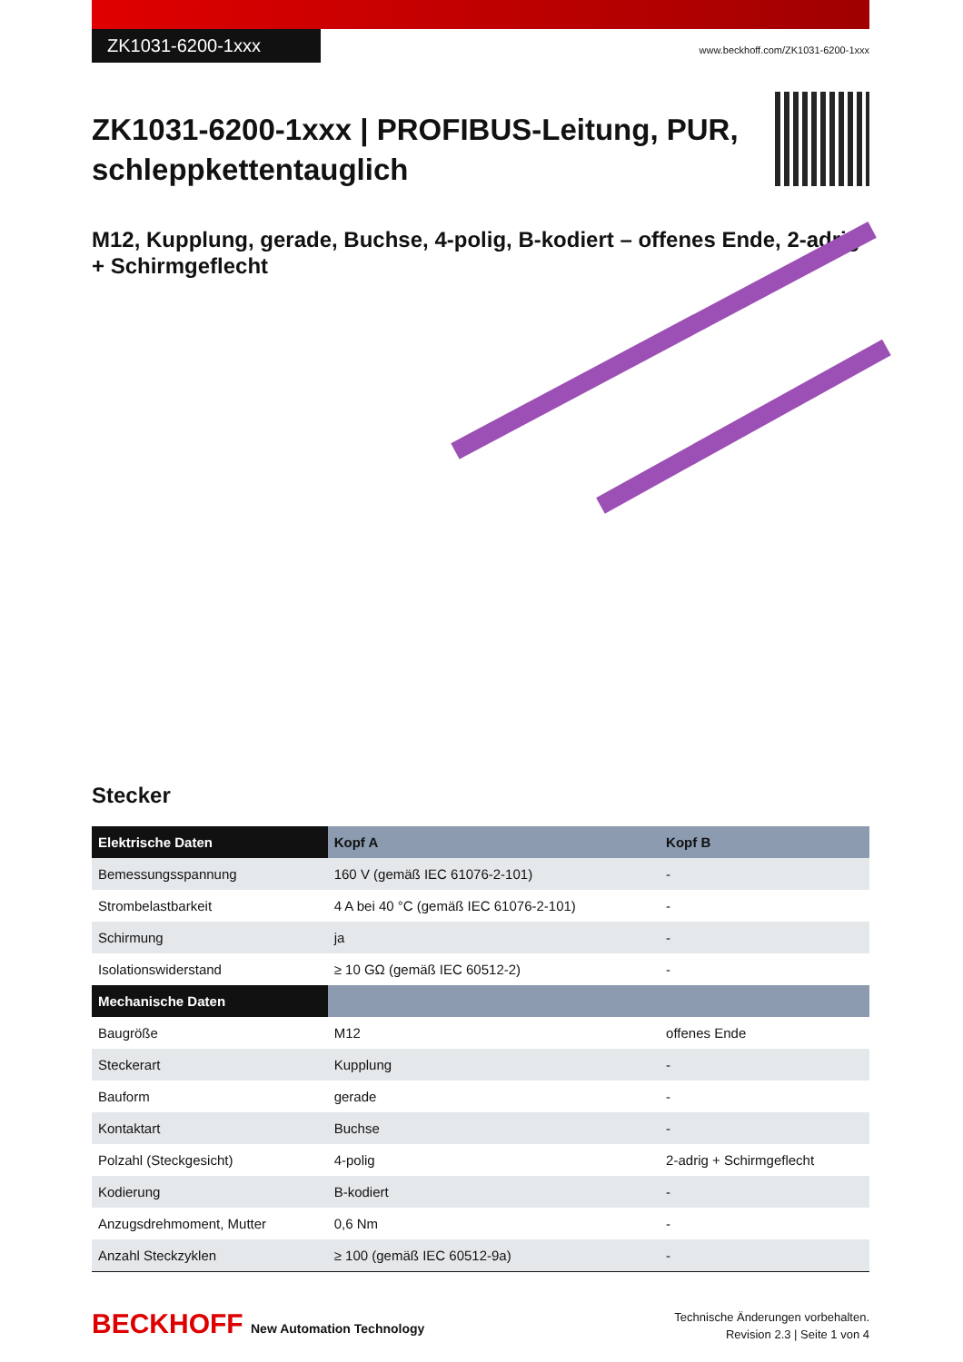ZK1031-6200-1xxx
www.beckhoff.com/ZK1031-6200-1xxx
ZK1031-6200-1xxx | PROFIBUS-Leitung, PUR,
schleppkettentauglich
M12, Kupplung, gerade, Buchse, 4-polig, B-kodiert – offenes Ende, 2-adrig + Schirmgeflecht
Stecker
| Elektrische Daten | Kopf A | Kopf B |
| --- | --- | --- |
| Bemessungsspannung | 160 V (gemäß IEC 61076-2-101) | - |
| Strombelastbarkeit | 4 A bei 40 °C (gemäß IEC 61076-2-101) | - |
| Schirmung | ja | - |
| Isolationswiderstand | ≥ 10 GΩ (gemäß IEC 60512-2) | - |
| Mechanische Daten | | |
| Baugröße | M12 | offenes Ende |
| Steckerart | Kupplung | - |
| Bauform | gerade | - |
| Kontaktart | Buchse | - |
| Polzahl (Steckgesicht) | 4-polig | 2-adrig + Schirmgeflecht |
| Kodierung | B-kodiert | - |
| Anzugsdrehmoment, Mutter | 0,6 Nm | - |
| Anzahl Steckzyklen | ≥ 100 (gemäß IEC 60512-9a) | - |
BECKHOFF New Automation Technology
Technische Änderungen vorbehalten.
Revision 2.3 | Seite 1 von 4